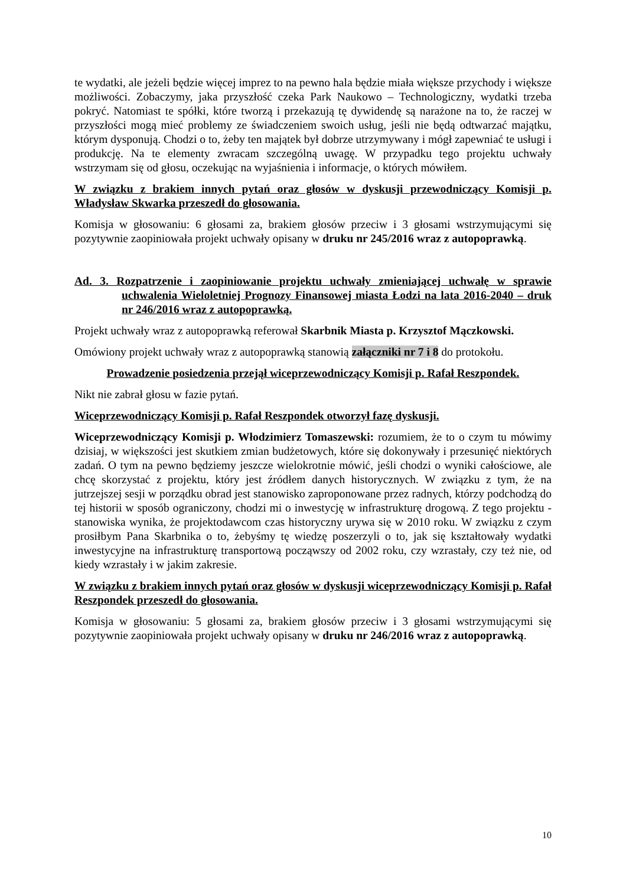te wydatki, ale jeżeli będzie więcej imprez to na pewno hala będzie miała większe przychody i większe możliwości. Zobaczymy, jaka przyszłość czeka Park Naukowo – Technologiczny, wydatki trzeba pokryć. Natomiast te spółki, które tworzą i przekazują tę dywidendę są narażone na to, że raczej w przyszłości mogą mieć problemy ze świadczeniem swoich usług, jeśli nie będą odtwarzać majątku, którym dysponują. Chodzi o to, żeby ten majątek był dobrze utrzymywany i mógł zapewniać te usługi i produkcję. Na te elementy zwracam szczególną uwagę. W przypadku tego projektu uchwały wstrzymam się od głosu, oczekując na wyjaśnienia i informacje, o których mówiłem.
W związku z brakiem innych pytań oraz głosów w dyskusji przewodniczący Komisji p. Władysław Skwarka przeszedł do głosowania.
Komisja w głosowaniu: 6 głosami za, brakiem głosów przeciw i 3 głosami wstrzymującymi się pozytywnie zaopiniowała projekt uchwały opisany w druku nr 245/2016 wraz z autopoprawką.
Ad. 3. Rozpatrzenie i zaopiniowanie projektu uchwały zmieniającej uchwałę w sprawie uchwalenia Wieloletniej Prognozy Finansowej miasta Łodzi na lata 2016-2040 – druk nr 246/2016 wraz z autopoprawką.
Projekt uchwały wraz z autopoprawką referował Skarbnik Miasta p. Krzysztof Mączkowski.
Omówiony projekt uchwały wraz z autopoprawką stanowią załączniki nr 7 i 8 do protokołu.
Prowadzenie posiedzenia przejął wiceprzewodniczący Komisji p. Rafał Reszpondek.
Nikt nie zabrał głosu w fazie pytań.
Wiceprzewodniczący Komisji p. Rafał Reszpondek otworzył fazę dyskusji.
Wiceprzewodniczący Komisji p. Włodzimierz Tomaszewski: rozumiem, że to o czym tu mówimy dzisiaj, w większości jest skutkiem zmian budżetowych, które się dokonywały i przesunięć niektórych zadań. O tym na pewno będziemy jeszcze wielokrotnie mówić, jeśli chodzi o wyniki całościowe, ale chcę skorzystać z projektu, który jest źródłem danych historycznych. W związku z tym, że na jutrzejszej sesji w porządku obrad jest stanowisko zaproponowane przez radnych, którzy podchodzą do tej historii w sposób ograniczony, chodzi mi o inwestycję w infrastrukturę drogową. Z tego projektu - stanowiska wynika, że projektodawcom czas historyczny urywa się w 2010 roku. W związku z czym prosiłbym Pana Skarbnika o to, żebyśmy tę wiedzę poszerzyli o to, jak się kształtowały wydatki inwestycyjne na infrastrukturę transportową począwszy od 2002 roku, czy wzrastały, czy też nie, od kiedy wzrastały i w jakim zakresie.
W związku z brakiem innych pytań oraz głosów w dyskusji wiceprzewodniczący Komisji p. Rafał Reszpondek przeszedł do głosowania.
Komisja w głosowaniu: 5 głosami za, brakiem głosów przeciw i 3 głosami wstrzymującymi się pozytywnie zaopiniowała projekt uchwały opisany w druku nr 246/2016 wraz z autopoprawką.
10